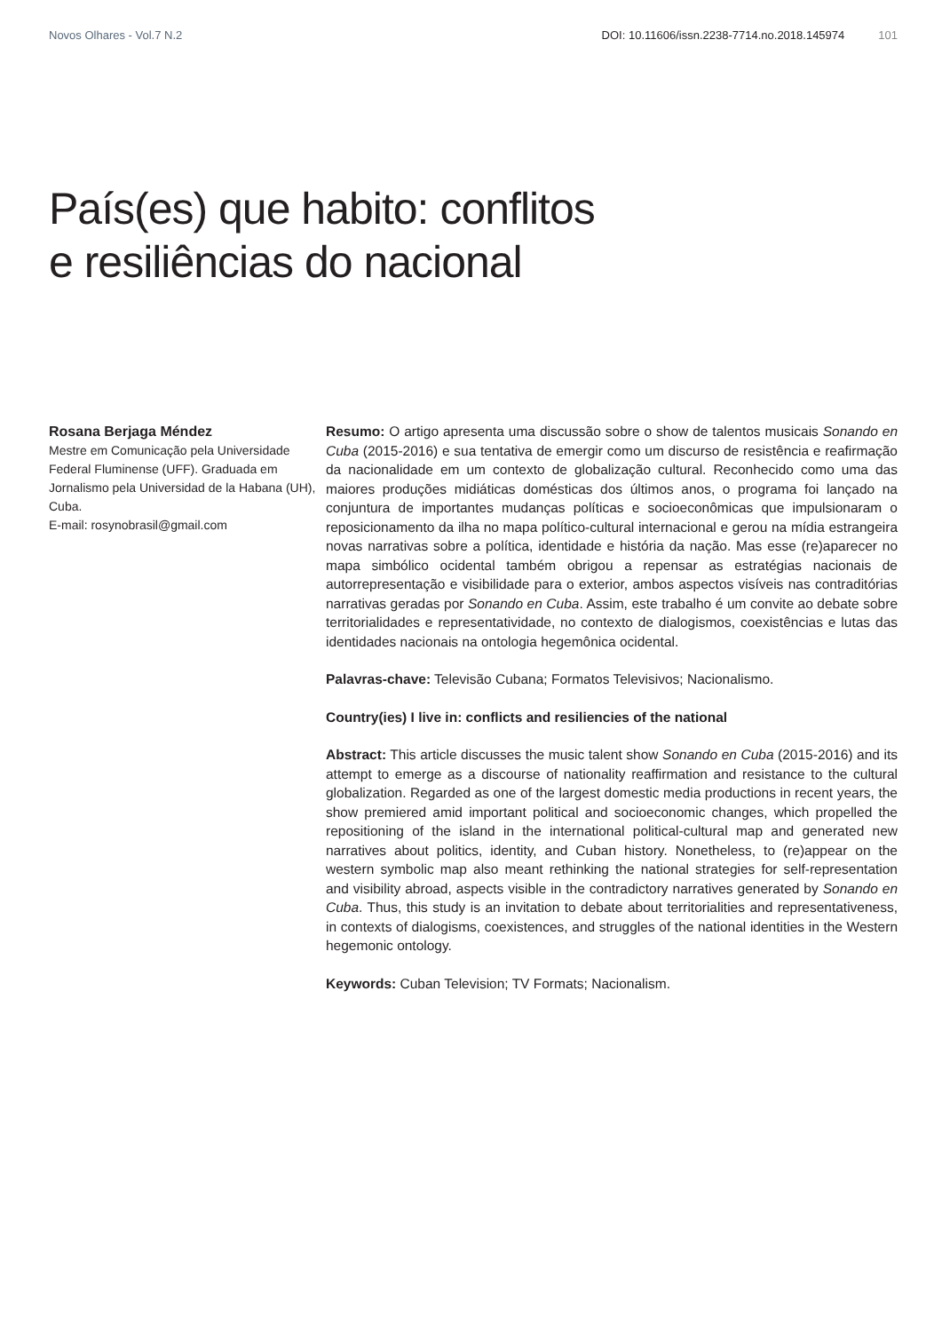Novos Olhares - Vol.7 N.2 DOI: 10.11606/issn.2238-7714.no.2018.145974 101
País(es) que habito: conflitos
e resiliências do nacional
Rosana Berjaga Méndez
Mestre em Comunicação pela Universidade Federal Fluminense (UFF). Graduada em Jornalismo pela Universidad de la Habana (UH), Cuba.
E-mail: rosynobrasil@gmail.com
Resumo: O artigo apresenta uma discussão sobre o show de talentos musicais Sonando en Cuba (2015-2016) e sua tentativa de emergir como um discurso de resistência e reafirmação da nacionalidade em um contexto de globalização cultural. Reconhecido como uma das maiores produções midiáticas domésticas dos últimos anos, o programa foi lançado na conjuntura de importantes mudanças políticas e socioeconômicas que impulsionaram o reposicionamento da ilha no mapa político-cultural internacional e gerou na mídia estrangeira novas narrativas sobre a política, identidade e história da nação. Mas esse (re)aparecer no mapa simbólico ocidental também obrigou a repensar as estratégias nacionais de autorrepresentação e visibilidade para o exterior, ambos aspectos visíveis nas contraditórias narrativas geradas por Sonando en Cuba. Assim, este trabalho é um convite ao debate sobre territorialidades e representatividade, no contexto de dialogismos, coexistências e lutas das identidades nacionais na ontologia hegemônica ocidental.
Palavras-chave: Televisão Cubana; Formatos Televisivos; Nacionalismo.
Country(ies) I live in: conflicts and resiliencies of the national
Abstract: This article discusses the music talent show Sonando en Cuba (2015-2016) and its attempt to emerge as a discourse of nationality reaffirmation and resistance to the cultural globalization. Regarded as one of the largest domestic media productions in recent years, the show premiered amid important political and socioeconomic changes, which propelled the repositioning of the island in the international political-cultural map and generated new narratives about politics, identity, and Cuban history. Nonetheless, to (re)appear on the western symbolic map also meant rethinking the national strategies for self-representation and visibility abroad, aspects visible in the contradictory narratives generated by Sonando en Cuba. Thus, this study is an invitation to debate about territorialities and representativeness, in contexts of dialogisms, coexistences, and struggles of the national identities in the Western hegemonic ontology.
Keywords: Cuban Television; TV Formats; Nacionalism.